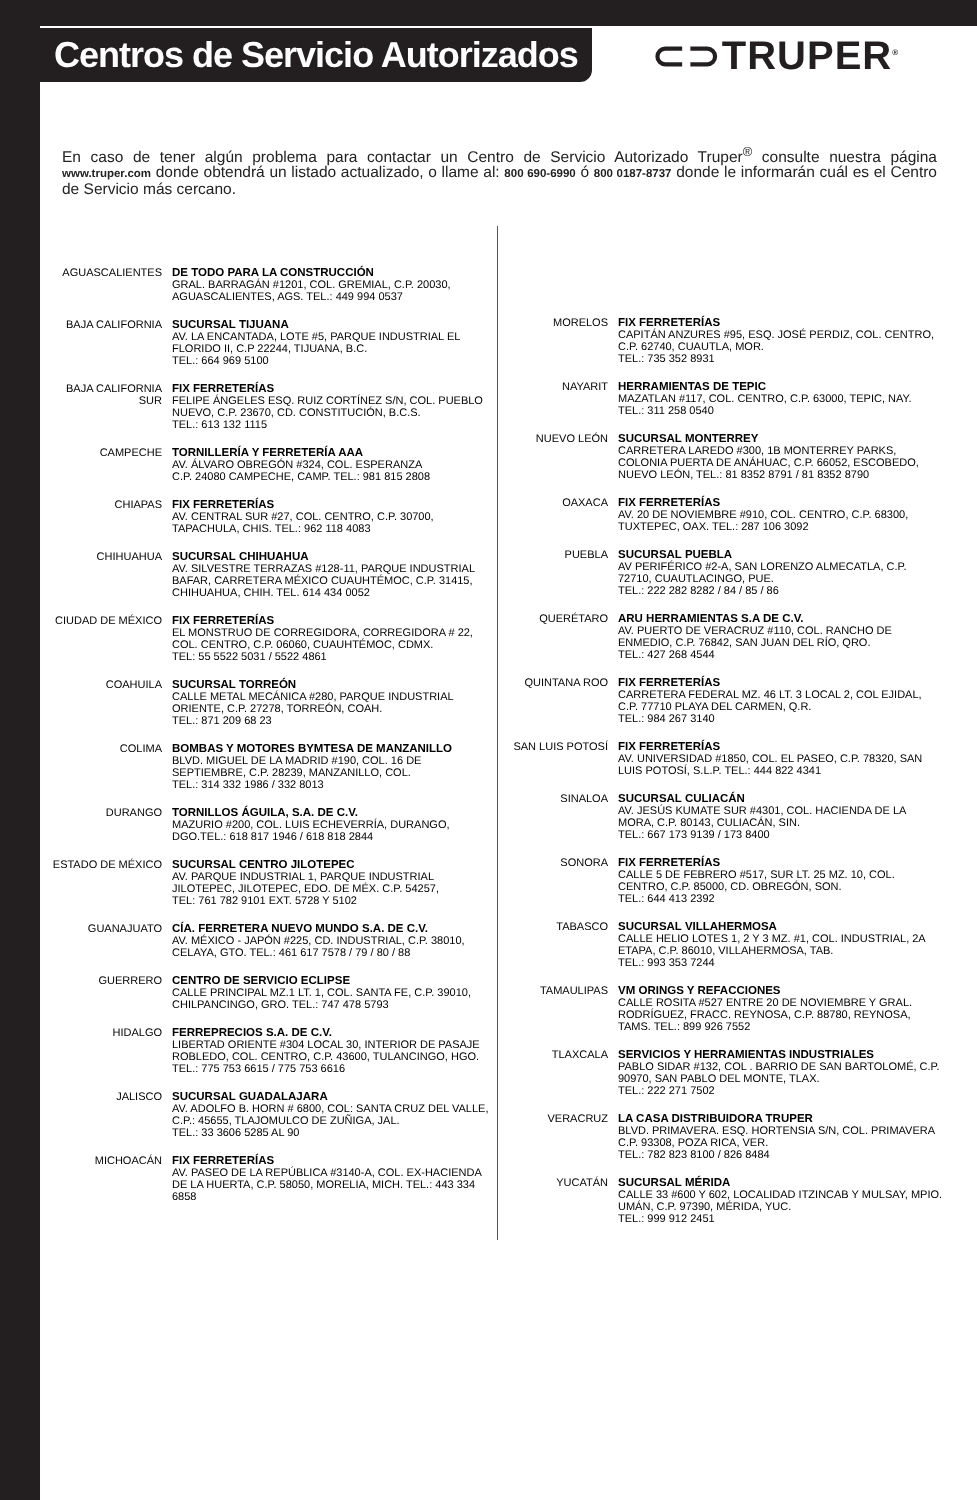Centros de Servicio Autorizados
⊂⊃TRUPER<sup>®</sup>
En caso de tener algún problema para contactar un Centro de Servicio Autorizado Truper<sup>®</sup> consulte nuestra página www.truper.com donde obtendrá un listado actualizado, o llame al: 800 690-6990 ó 800 0187-8737 donde le informarán cuál es el Centro de Servicio más cercano.
AGUASCALIENTES DE TODO PARA LA CONSTRUCCIÓN
GRAL. BARRAGÁN #1201, COL. GREMIAL, C.P. 20030,
AGUASCALIENTES, AGS. TEL.: 449 994 0537
BAJA CALIFORNIA SUCURSAL TIJUANA
AV. LA ENCANTADA, LOTE #5, PARQUE INDUSTRIAL EL FLORIDO II, C.P 22244, TIJUANA, B.C.
TEL.: 664 969 5100
BAJA CALIFORNIA SUR
FIX FERRETERÍAS
FELIPE ÁNGELES ESQ. RUIZ CORTÍNEZ S/N, COL. PUEBLO NUEVO, C.P. 23670, CD. CONSTITUCIÓN, B.C.S.
TEL.: 613 132 1115
CAMPECHE TORNILLERÍA Y FERRETERÍA AAA
AV. ÁLVARO OBREGÓN #324, COL. ESPERANZA
C.P. 24080 CAMPECHE, CAMP. TEL.: 981 815 2808
CHIAPAS FIX FERRETERÍAS
AV. CENTRAL SUR #27, COL. CENTRO, C.P. 30700,
TAPACHULA, CHIS. TEL.: 962 118 4083
CHIHUAHUA SUCURSAL CHIHUAHUA
AV. SILVESTRE TERRAZAS #128-11, PARQUE INDUSTRIAL BAFAR, CARRETERA MÉXICO CUAUHTÉMOC, C.P. 31415, CHIHUAHUA, CHIH. TEL. 614 434 0052
CIUDAD DE MÉXICO FIX FERRETERÍAS
EL MONSTRUO DE CORREGIDORA, CORREGIDORA # 22, COL. CENTRO, C.P. 06060, CUAUHTÉMOC, CDMX.
TEL: 55 5522 5031 / 5522 4861
COAHUILA SUCURSAL TORREÓN
CALLE METAL MECÁNICA #280, PARQUE INDUSTRIAL ORIENTE, C.P. 27278, TORREÓN, COAH.
TEL.: 871 209 68 23
COLIMA BOMBAS Y MOTORES BYMTESA DE MANZANILLO
BLVD. MIGUEL DE LA MADRID #190, COL. 16 DE SEPTIEMBRE, C.P. 28239, MANZANILLO, COL.
TEL.: 314 332 1986 / 332 8013
DURANGO TORNILLOS ÁGUILA, S.A. DE C.V.
MAZURIO #200, COL. LUIS ECHEVERRÍA, DURANGO, DGO.TEL.: 618 817 1946 / 618 818 2844
ESTADO DE MÉXICO SUCURSAL CENTRO JILOTEPEC
AV. PARQUE INDUSTRIAL 1, PARQUE INDUSTRIAL JILOTEPEC, JILOTEPEC, EDO. DE MÉX. C.P. 54257,
TEL: 761 782 9101 EXT. 5728 Y 5102
GUANAJUATO CÍA. FERRETERA NUEVO MUNDO S.A. DE C.V.
AV. MÉXICO - JAPÓN #225, CD. INDUSTRIAL, C.P. 38010, CELAYA, GTO. TEL.: 461 617 7578 / 79 / 80 / 88
GUERRERO CENTRO DE SERVICIO ECLIPSE
CALLE PRINCIPAL MZ.1 LT. 1, COL. SANTA FE, C.P. 39010, CHILPANCINGO, GRO. TEL.: 747 478 5793
HIDALGO FERREPRECIOS S.A. DE C.V.
LIBERTAD ORIENTE #304 LOCAL 30, INTERIOR DE PASAJE ROBLEDO, COL. CENTRO, C.P. 43600, TULANCINGO, HGO. TEL.: 775 753 6615 / 775 753 6616
JALISCO SUCURSAL GUADALAJARA
AV. ADOLFO B. HORN # 6800, COL: SANTA CRUZ DEL VALLE, C.P.: 45655, TLAJOMULCO DE ZUÑIGA, JAL.
TEL.: 33 3606 5285 AL 90
MICHOACÁN FIX FERRETERÍAS
AV. PASEO DE LA REPÚBLICA #3140-A, COL. EX-HACIENDA DE LA HUERTA, C.P. 58050, MORELIA, MICH. TEL.: 443 334 6858
MORELOS FIX FERRETERÍAS
CAPITÁN ANZURES #95, ESQ. JOSÉ PERDIZ, COL. CENTRO, C.P. 62740, CUAUTLA, MOR.
TEL.: 735 352 8931
NAYARIT HERRAMIENTAS DE TEPIC
MAZATLAN #117, COL. CENTRO, C.P. 63000, TEPIC, NAY.
TEL.: 311 258 0540
NUEVO LEÓN SUCURSAL MONTERREY
CARRETERA LAREDO #300, 1B MONTERREY PARKS, COLONIA PUERTA DE ANÁHUAC, C.P. 66052, ESCOBEDO, NUEVO LEÓN, TEL.: 81 8352 8791 / 81 8352 8790
OAXACA FIX FERRETERÍAS
AV. 20 DE NOVIEMBRE #910, COL. CENTRO, C.P. 68300, TUXTEPEC, OAX. TEL.: 287 106 3092
PUEBLA SUCURSAL PUEBLA
AV PERIFÉRICO #2-A, SAN LORENZO ALMECATLA, C.P. 72710, CUAUTLACINGO, PUE.
TEL.: 222 282 8282 / 84 / 85 / 86
QUERÉTARO ARU HERRAMIENTAS S.A DE C.V.
AV. PUERTO DE VERACRUZ #110, COL. RANCHO DE ENMEDIO, C.P. 76842, SAN JUAN DEL RÍO, QRO.
TEL.: 427 268 4544
QUINTANA ROO FIX FERRETERÍAS
CARRETERA FEDERAL MZ. 46 LT. 3 LOCAL 2, COL EJIDAL, C.P. 77710 PLAYA DEL CARMEN, Q.R.
TEL.: 984 267 3140
SAN LUIS POTOSÍ FIX FERRETERÍAS
AV. UNIVERSIDAD #1850, COL. EL PASEO, C.P. 78320, SAN LUIS POTOSÍ, S.L.P. TEL.: 444 822 4341
SINALOA SUCURSAL CULIACÁN
AV. JESÚS KUMATE SUR #4301, COL. HACIENDA DE LA MORA, C.P. 80143, CULIACÁN, SIN.
TEL.: 667 173 9139 / 173 8400
SONORA FIX FERRETERÍAS
CALLE 5 DE FEBRERO #517, SUR LT. 25 MZ. 10, COL. CENTRO, C.P. 85000, CD. OBREGÓN, SON.
TEL.: 644 413 2392
TABASCO SUCURSAL VILLAHERMOSA
CALLE HELIO LOTES 1, 2 Y 3 MZ. #1, COL. INDUSTRIAL, 2A ETAPA, C.P. 86010, VILLAHERMOSA, TAB.
TEL.: 993 353 7244
TAMAULIPAS VM ORINGS Y REFACCIONES
CALLE ROSITA #527 ENTRE 20 DE NOVIEMBRE Y GRAL. RODRÍGUEZ, FRACC. REYNOSA, C.P. 88780, REYNOSA, TAMS. TEL.: 899 926 7552
TLAXCALA SERVICIOS Y HERRAMIENTAS INDUSTRIALES
PABLO SIDAR #132, COL . BARRIO DE SAN BARTOLOMÉ, C.P. 90970, SAN PABLO DEL MONTE, TLAX.
TEL.: 222 271 7502
VERACRUZ LA CASA DISTRIBUIDORA TRUPER
BLVD. PRIMAVERA. ESQ. HORTENSIA S/N, COL. PRIMAVERA C.P. 93308, POZA RICA, VER.
TEL.: 782 823 8100 / 826 8484
YUCATÁN SUCURSAL MÉRIDA
CALLE 33 #600 Y 602, LOCALIDAD ITZINCAB Y MULSAY, MPIO. UMÁN, C.P. 97390, MÉRIDA, YUC.
TEL.: 999 912 2451